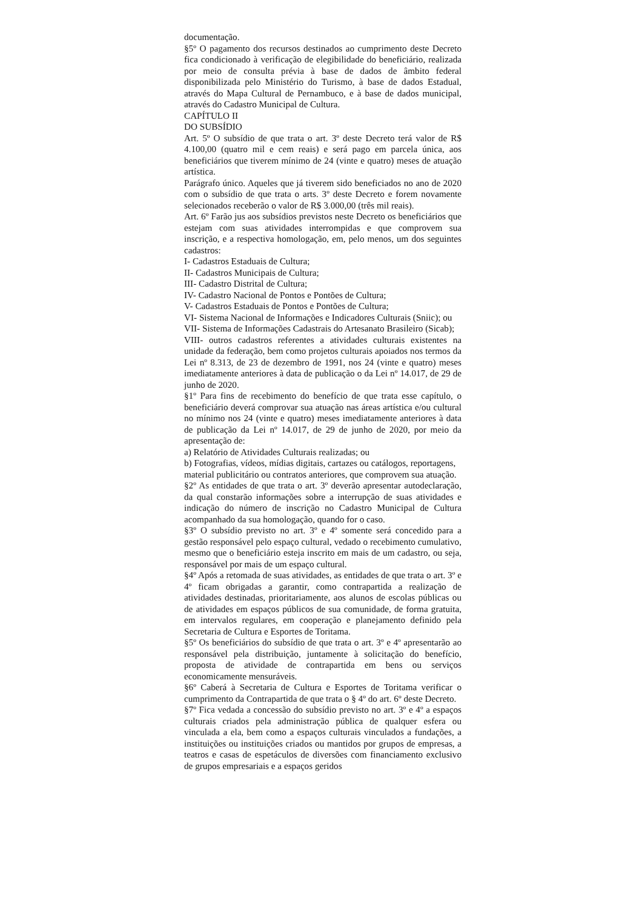documentação.
§5º O pagamento dos recursos destinados ao cumprimento deste Decreto fica condicionado à verificação de elegibilidade do beneficiário, realizada por meio de consulta prévia à base de dados de âmbito federal disponibilizada pelo Ministério do Turismo, à base de dados Estadual, através do Mapa Cultural de Pernambuco, e à base de dados municipal, através do Cadastro Municipal de Cultura.
CAPÍTULO II
DO SUBSÍDIO
Art. 5º O subsídio de que trata o art. 3º deste Decreto terá valor de R$ 4.100,00 (quatro mil e cem reais) e será pago em parcela única, aos beneficiários que tiverem mínimo de 24 (vinte e quatro) meses de atuação artística.
Parágrafo único. Aqueles que já tiverem sido beneficiados no ano de 2020 com o subsídio de que trata o arts. 3º deste Decreto e forem novamente selecionados receberão o valor de R$ 3.000,00 (três mil reais).
Art. 6º Farão jus aos subsídios previstos neste Decreto os beneficiários que estejam com suas atividades interrompidas e que comprovem sua inscrição, e a respectiva homologação, em, pelo menos, um dos seguintes cadastros:
I- Cadastros Estaduais de Cultura;
II- Cadastros Municipais de Cultura;
III- Cadastro Distrital de Cultura;
IV- Cadastro Nacional de Pontos e Pontões de Cultura;
V- Cadastros Estaduais de Pontos e Pontões de Cultura;
VI- Sistema Nacional de Informações e Indicadores Culturais (Sniic); ou
VII- Sistema de Informações Cadastrais do Artesanato Brasileiro (Sicab);
VIII- outros cadastros referentes a atividades culturais existentes na unidade da federação, bem como projetos culturais apoiados nos termos da Lei nº 8.313, de 23 de dezembro de 1991, nos 24 (vinte e quatro) meses imediatamente anteriores à data de publicação o da Lei nº 14.017, de 29 de junho de 2020.
§1º Para fins de recebimento do benefício de que trata esse capítulo, o beneficiário deverá comprovar sua atuação nas áreas artística e/ou cultural no mínimo nos 24 (vinte e quatro) meses imediatamente anteriores à data de publicação da Lei nº 14.017, de 29 de junho de 2020, por meio da apresentação de:
a) Relatório de Atividades Culturais realizadas; ou
b) Fotografias, vídeos, mídias digitais, cartazes ou catálogos, reportagens,
material publicitário ou contratos anteriores, que comprovem sua atuação.
§2º As entidades de que trata o art. 3º deverão apresentar autodeclaração, da qual constarão informações sobre a interrupção de suas atividades e indicação do número de inscrição no Cadastro Municipal de Cultura acompanhado da sua homologação, quando for o caso.
§3º O subsídio previsto no art. 3º e 4º somente será concedido para a gestão responsável pelo espaço cultural, vedado o recebimento cumulativo, mesmo que o beneficiário esteja inscrito em mais de um cadastro, ou seja, responsável por mais de um espaço cultural.
§4º Após a retomada de suas atividades, as entidades de que trata o art. 3º e 4º ficam obrigadas a garantir, como contrapartida a realização de atividades destinadas, prioritariamente, aos alunos de escolas públicas ou de atividades em espaços públicos de sua comunidade, de forma gratuita, em intervalos regulares, em cooperação e planejamento definido pela Secretaria de Cultura e Esportes de Toritama.
§5º Os beneficiários do subsídio de que trata o art. 3º e 4º apresentarão ao responsável pela distribuição, juntamente à solicitação do benefício, proposta de atividade de contrapartida em bens ou serviços economicamente mensuráveis.
§6º Caberá à Secretaria de Cultura e Esportes de Toritama verificar o cumprimento da Contrapartida de que trata o § 4º do art. 6º deste Decreto.
§7º Fica vedada a concessão do subsídio previsto no art. 3º e 4º a espaços culturais criados pela administração pública de qualquer esfera ou vinculada a ela, bem como a espaços culturais vinculados a fundações, a instituições ou instituições criados ou mantidos por grupos de empresas, a teatros e casas de espetáculos de diversões com financiamento exclusivo de grupos empresariais e a espaços geridos